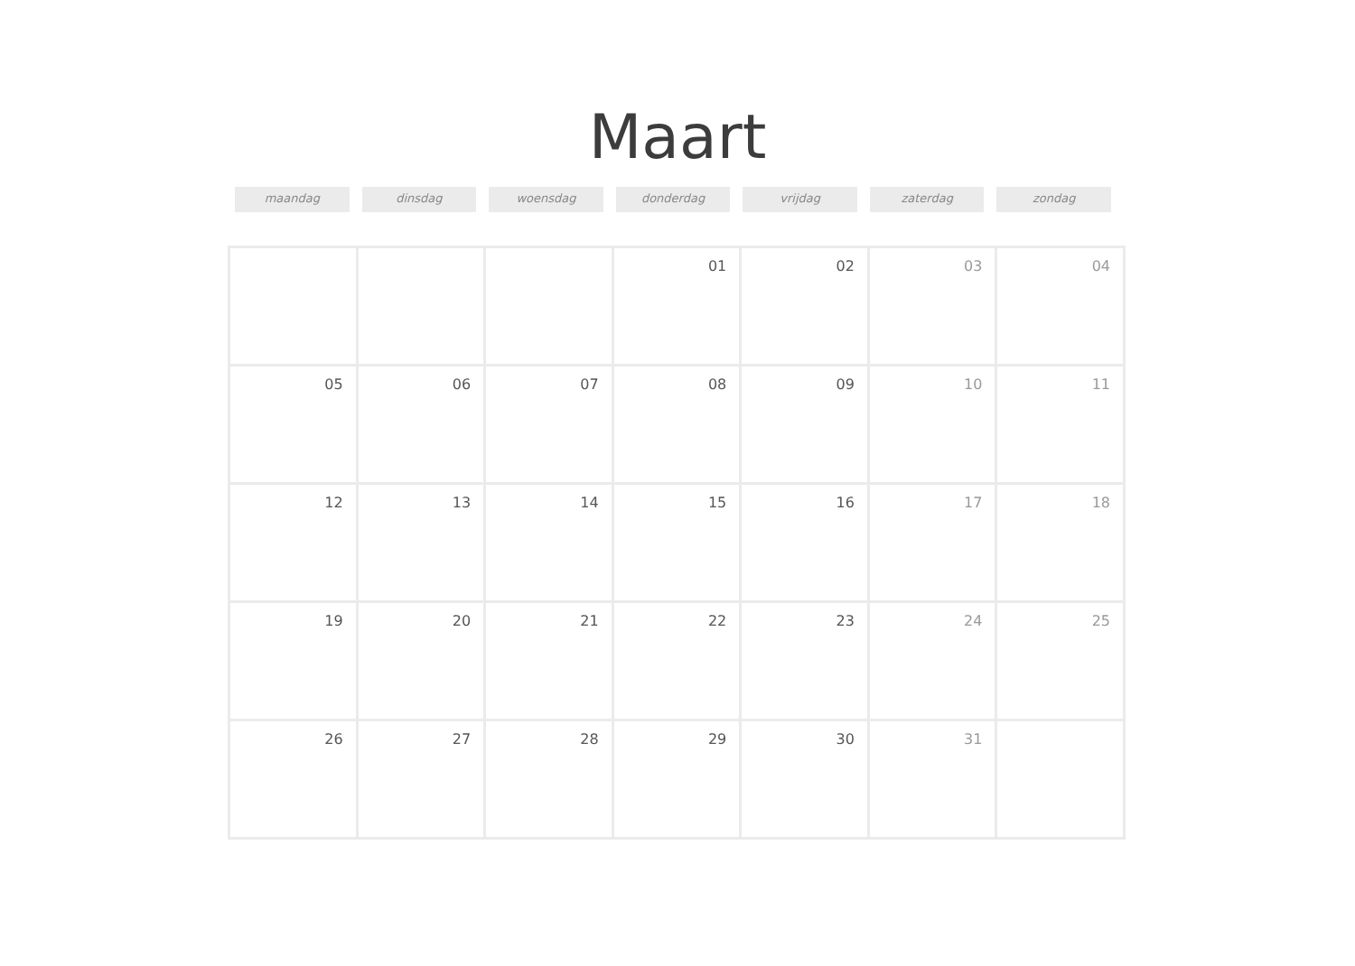Maart
maandag dinsdag woensdag donderdag vrijdag zaterdag zondag
| | | | 01 | 02 | 03 | 04 |
| 05 | 06 | 07 | 08 | 09 | 10 | 11 |
| 12 | 13 | 14 | 15 | 16 | 17 | 18 |
| 19 | 20 | 21 | 22 | 23 | 24 | 25 |
| 26 | 27 | 28 | 29 | 30 | 31 | |